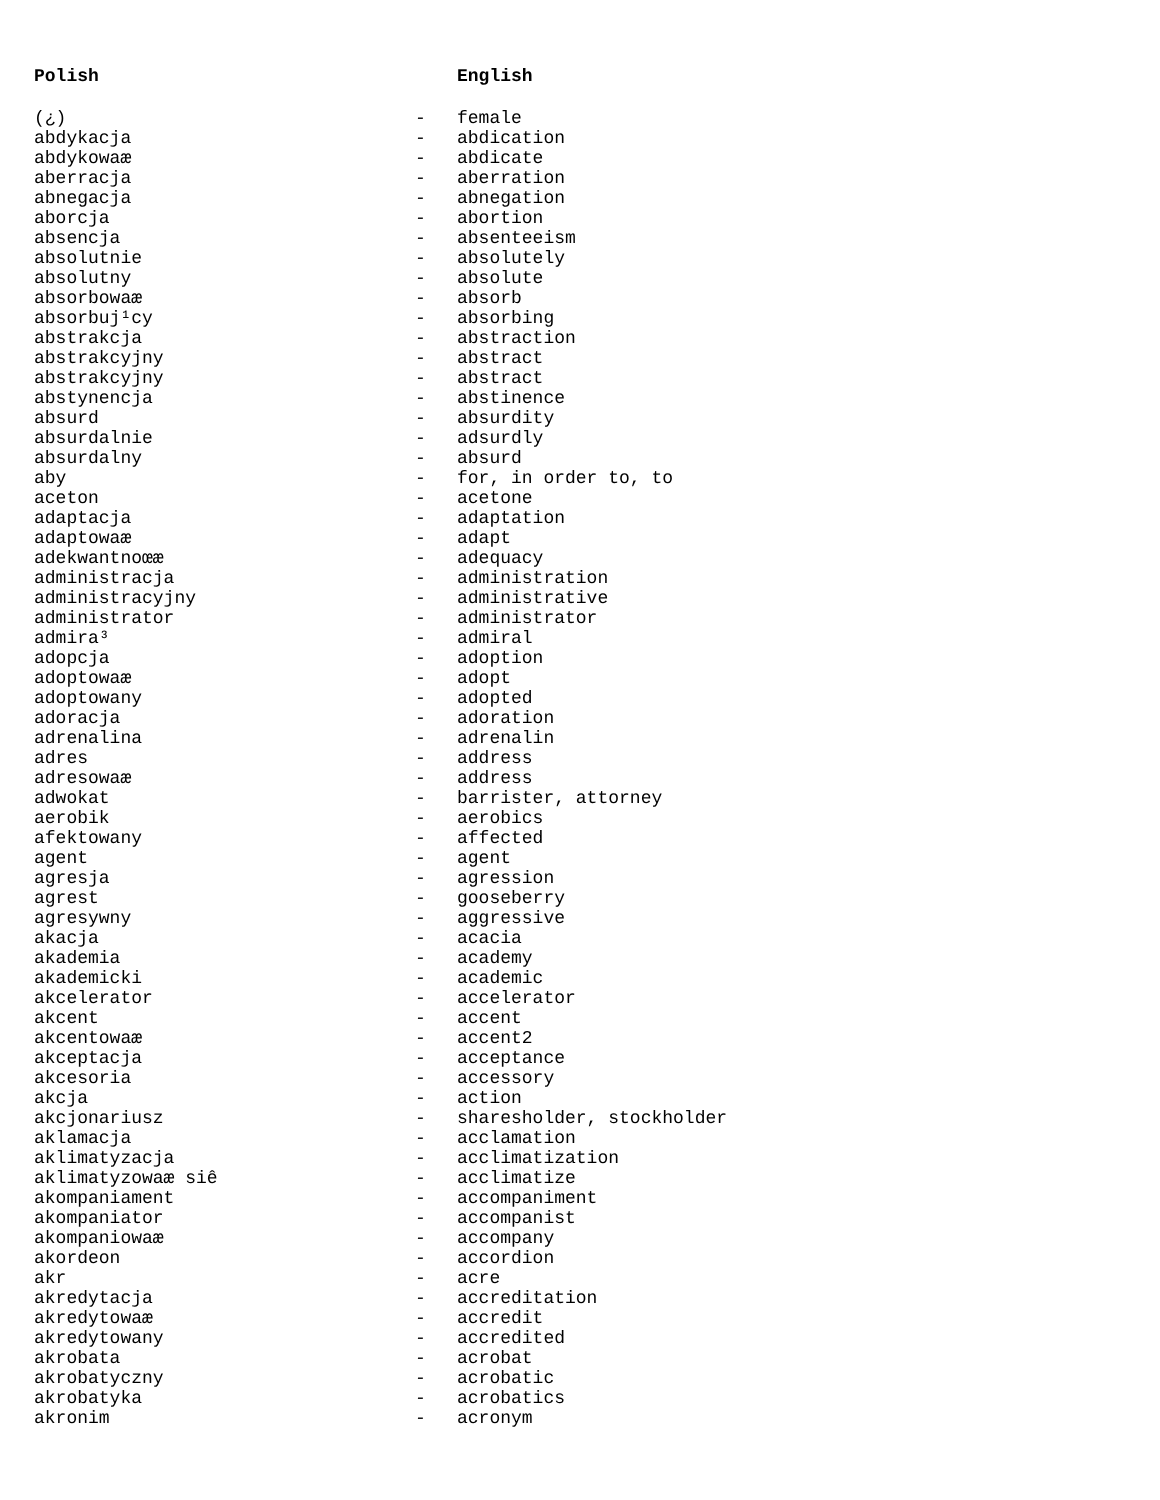| Polish | | English |
| --- | --- | --- |
| (¿) | - | female |
| abdykacja | - | abdication |
| abdykowaæ | - | abdicate |
| aberracja | - | aberration |
| abnegacja | - | abnegation |
| aborcja | - | abortion |
| absencja | - | absenteeism |
| absolutnie | - | absolutely |
| absolutny | - | absolute |
| absorbowaæ | - | absorb |
| absorbuj¹cy | - | absorbing |
| abstrakcja | - | abstraction |
| abstrakcyjny | - | abstract |
| abstrakcyjny | - | abstract |
| abstynencja | - | abstinence |
| absurd | - | absurdity |
| absurdalnie | - | adsurdly |
| absurdalny | - | absurd |
| aby | - | for, in order to, to |
| aceton | - | acetone |
| adaptacja | - | adaptation |
| adaptowaæ | - | adapt |
| adekwantnoœæ | - | adequacy |
| administracja | - | administration |
| administracyjny | - | administrative |
| administrator | - | administrator |
| admira³ | - | admiral |
| adopcja | - | adoption |
| adoptowaæ | - | adopt |
| adoptowany | - | adopted |
| adoracja | - | adoration |
| adrenalina | - | adrenalin |
| adres | - | address |
| adresowaæ | - | address |
| adwokat | - | barrister, attorney |
| aerobik | - | aerobics |
| afektowany | - | affected |
| agent | - | agent |
| agresja | - | agression |
| agrest | - | gooseberry |
| agresywny | - | aggressive |
| akacja | - | acacia |
| akademia | - | academy |
| akademicki | - | academic |
| akcelerator | - | accelerator |
| akcent | - | accent |
| akcentowaæ | - | accent2 |
| akceptacja | - | acceptance |
| akcesoria | - | accessory |
| akcja | - | action |
| akcjonariusz | - | sharesholder, stockholder |
| aklamacja | - | acclamation |
| aklimatyzacja | - | acclimatization |
| aklimatyzowaæ siê | - | acclimatize |
| akompaniament | - | accompaniment |
| akompaniator | - | accompanist |
| akompaniowaæ | - | accompany |
| akordeon | - | accordion |
| akr | - | acre |
| akredytacja | - | accreditation |
| akredytowaæ | - | accredit |
| akredytowany | - | accredited |
| akrobata | - | acrobat |
| akrobatyczny | - | acrobatic |
| akrobatyka | - | acrobatics |
| akronim | - | acronym |